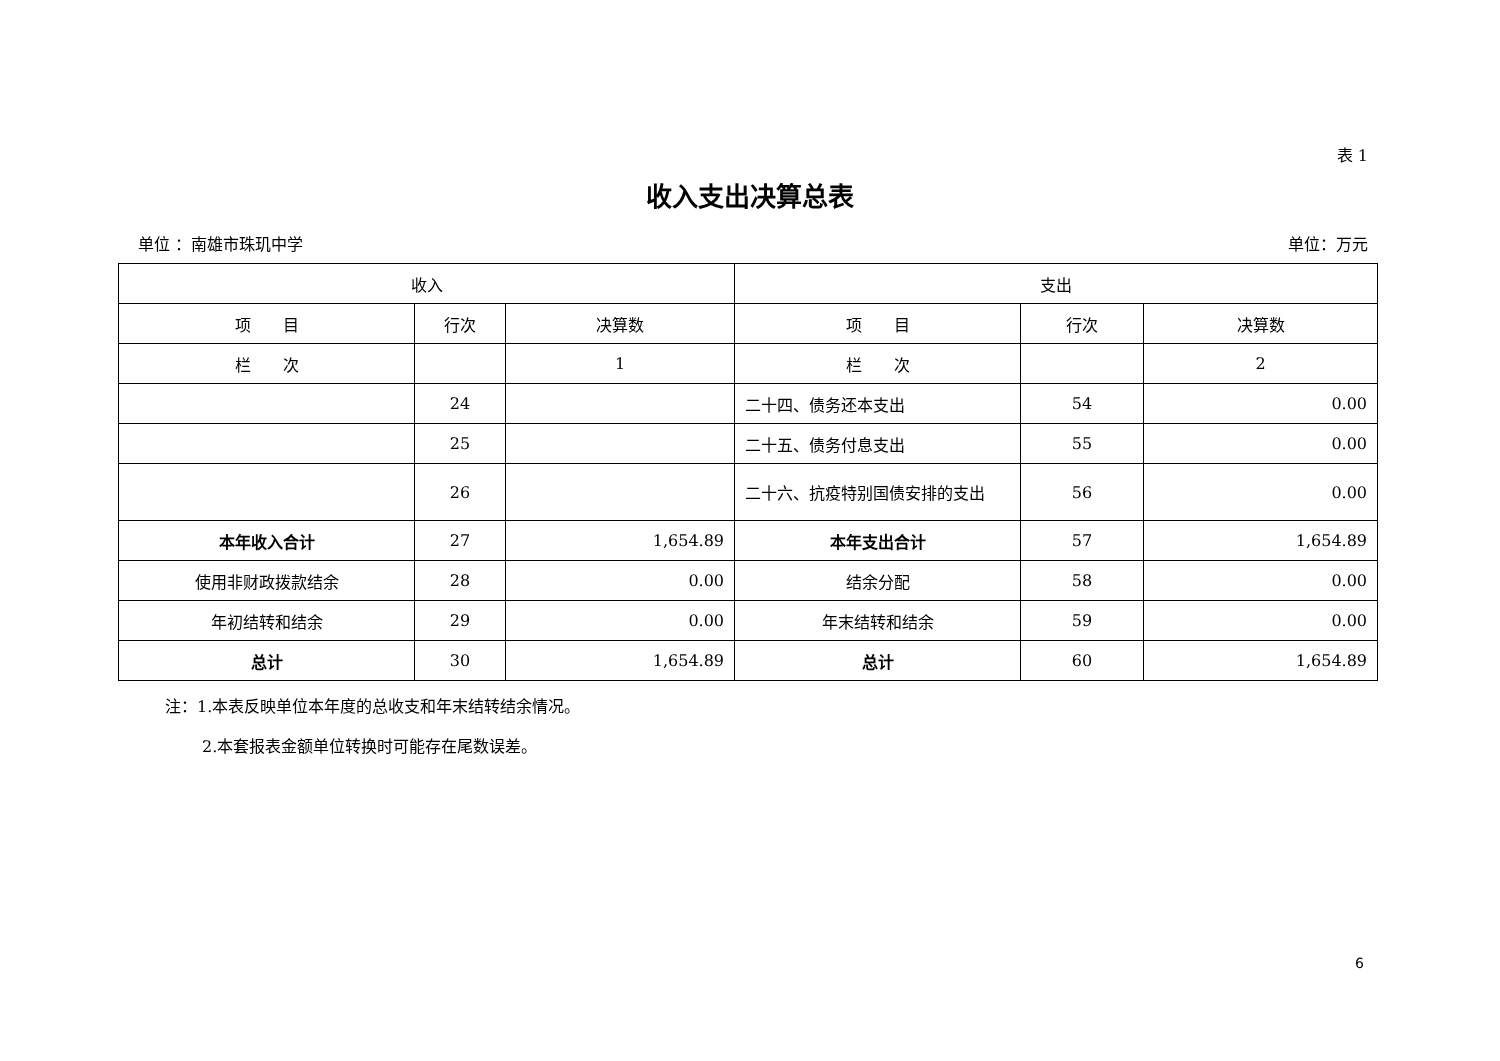表 1
收入支出决算总表
单位 ：南雄市珠玑中学 单位：万元
| 收入 | | | 支出 | | |
| --- | --- | --- | --- | --- | --- |
| 项 目 | 行次 | 决算数 | 项 目 | 行次 | 决算数 |
| 栏 次 | | 1 | 栏 次 | | 2 |
| | 24 | | 二十四、债务还本支出 | 54 | 0.00 |
| | 25 | | 二十五、债务付息支出 | 55 | 0.00 |
| | 26 | | 二十六、抗疫特别国债安排的支出 | 56 | 0.00 |
| 本年收入合计 | 27 | 1,654.89 | 本年支出合计 | 57 | 1,654.89 |
| 使用非财政拨款结余 | 28 | 0.00 | 结余分配 | 58 | 0.00 |
| 年初结转和结余 | 29 | 0.00 | 年末结转和结余 | 59 | 0.00 |
| 总计 | 30 | 1,654.89 | 总计 | 60 | 1,654.89 |
注：1.本表反映单位本年度的总收支和年末结转结余情况。
2.本套报表金额单位转换时可能存在尾数误差。
6